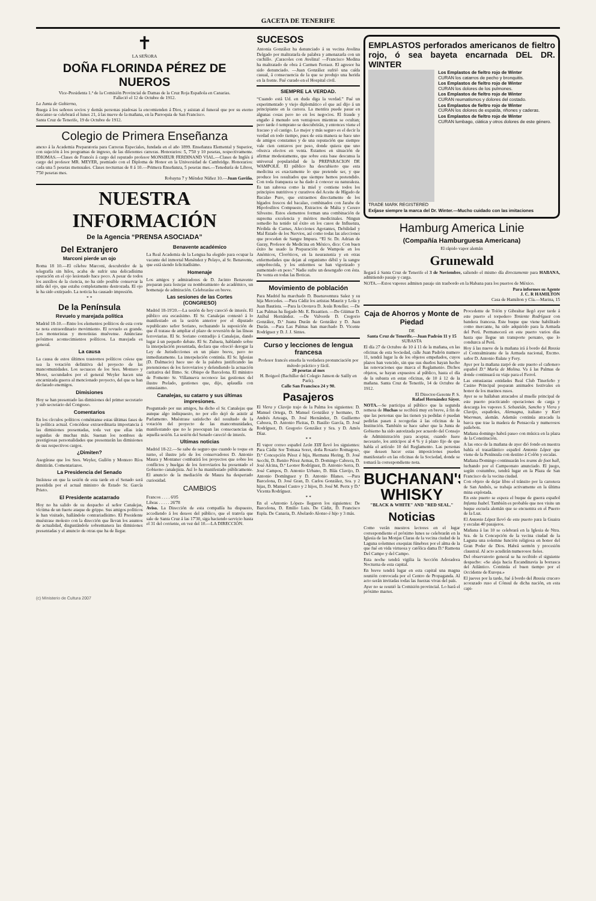GACETA DE TENERIFE
✝
LA SEÑORA
DOÑA FLORINDA PÉREZ DE NUEROS
Vice-Presidenta 1.ª de la Comisión Provincial de Damas de la Cruz Roja Española en Canarias.
Falleció el 12 de Octubre de 1912.
La Junta de Gobierno,
Ruega á los señores socios y demás personas piadosas la encomienden á Dios, y asistan al funeral que por su eterno descanso se celebrará el lunes 21, á las nueve de la mañana, en la Parroquia de San Francisco.
Santa Cruz de Tenerife, 19 de Octubre de 1912.
Colegio de Primera Enseñanza
anexo á la Academia Preparatoria para Carreras Especiales, fundada en el año 1899. Enseñanza Elemental y Superior, con sujeción á los programas de ingreso, de las diferentes carreras. Honorarios: 5, 7'50 y 10 pesetas, respectivamente. IDIOMAS.—Clases de Francés á cargo del reputado profesor MONSIEUR FERDINAND VIAL.—Clases de Inglés á cargo del profesor MR. MEYER, premiado con el Diploma de Honor en la Universidad de Cambridge. Honorarios: cada una 5 pesetas mensuales. Clases nocturnas de 8 á 10.—Primera Enseñanza, 5 pesetas mes.—Teneduría de Libros, 7'50 pesetas mes.
Robayna 7 y Méndez Núñez 10.—Juan Gaviño.
NUESTRA INFORMACIÓN
De la Agencia “PRENSA ASOCIADA”
Del Extranjero
Marconi pierde un ojo
Roma 18 10.—El célebre Marconi, descubridor de la telegrafía sin hilos, acaba de sufrir una delicadísima operación en el ojo lesionado hace poco. A pesar de todos los auxilios de la ciencia, no ha sido posible conservar la niña del ojo, que estaba completamente destrozada. El ojo le ha sido extirpado. La noticia ha causado impresión.
* *
De la Península
Revuelo y marejada política
Madrid 18-10.—Entre los elementos políticos de esta corte se nota extraordinario movimiento. El revuelo es grande. Los monteristas y moretistas muévense. Anúnciase próximos acontecimientos políticos. La marejada es general.
La causa
La causa de estos últimos trastornos políticos créese que sea la votación definitiva del proyecto de las mancomunidades. Los secuaces de los Sres. Montero y Moret, secundados por el general Weyler hacen una encarnizada guerra al mencionado proyecto, del que se han declarado enemigos.
Dimisiones
Hoy se han presentado las dimisiones del primer secretario y sub secretario del Congreso.
Comentarios
En los círculos políticos coméntanse estas últimas fases de la política actual. Concédese extraordinaria importancia á las dimisiones presentadas, toda vez que ellas irán seguidas de muchas más. Suenan los nombres de prestigiosas personalidades que presentarán las dimisiones de sus respectivos cargos.
¿Dimiten?
Asegúrase que los Sres. Weyler, Gullón y Montero Ríos dimitirán. Comentariazos.
La Presidencia del Senado
Insístese en que la sesión de esta tarde en el Senado será presidida por el actual ministro de Estado Sr. García Prieto.
El Presidente acatarrado
Hoy no ha salido de su despacho el señor Canalejas, víctima de un fuerte ataque de grippe. Sus amigos políticos le han visitado, hallándole contrariadísimo. El Presidente muéstrase molesto con la dirección que llevan los asuntos de actualidad, disgustándole sobremanera las dimisiones presentadas y el anuncio de otras que ha de llegar.
Benavente académico
La Real Academia de la Lengua ha elegido para ocupar la vacante del inmortal Menéndez y Pelayo, al Sr. Benavente, que está siendo felicitadísimo.
Homenaje
Los amigos y admiradores de D. Jacinto Benavente preparan para festejar su nombramiento de académico, un homenaje de admiración. Celebraráse en breve.
Las sesiones de las Cortes
(CONGRESO)
Madrid 18-19'20.—La sesión de hoy careció de interés. El público era escasísimo. El Sr. Canalejas contestó á lo manifestado en la sesión anterior por el diputado republicano señor Soriano, rechazando la suposición de que él tratase de ampliar el plazo de reversión de las líneas ferroviarias. El Sr. Soriano contradijo á Canalejas, dando lugar á un pequeño debate. El Sr. Zulueta, hablando sobre la interpelación presentada, declara que ofreció derogar la Ley de Jurisdicciones en un plazo breve, pero no inmediatamente. La interpelación continúa. El Sr. Iglesias (D. Dalmacio) hace uso de la palabra justificando las pretensiones de los ferroviarios y defendiendo la actuación caritativa del Iltmo. Sr. Obispo de Barcelona. El ministro de Fomento Sr. Villanueva reconoce las gestiones del ilustre Prelado, gestiones que, dijo, aplaudía con entusiasmo.
Canalejas, su catarro y sus últimas impresiones.
Preguntado por sus amigos, ha dicho el Sr. Canalejas que aunque algo indispuesto, no por ello dejó de asistir al Parlamento. Muéstrase satisfecho del resultado de la votación del proyecto de las mancomunidades, manifestando que no le preocupan las consecuencias de aquella sesión. La sesión del Senado careció de interés.
Ultimas noticias
Madrid 18-22.—Se sabe de seguro que cuando le toque en turno, el ilustre jefe de los conservadores D. Antonio Maura y Montaner combatirá los proyectos que sobre los conflictos y huelgas de los ferroviarios ha presentado el Gobierno canalejista. Así lo ha manifestado públicamente. El anuncio de la mediación de Maura ha despertado curiosidad.
CAMBIOS
Francos . . . . 6'05
Libras . . . . . 26'78
Aviso. La Dirección de esta compañía ha dispuesto, accediendo á los deseos del público, que el tranvía que sale de Santa Cruz á las 17'30, siga haciendo servicio hasta el 31 del corriente, en vez del 10.—LA DIRECCIÓN.
SUCESOS
Antonia González ha denunciado á su vecina Avelina Delgado por maltratarla de palabra y amenazarla con un cuchillo. ¡Caracoles con Avelina! —Francisco Medina ha maltratado de obra á Carmen Ferraez. El agresor ha sido denunciado. —Juan González sufrió una caída casual, á consecuencia de la que se produjo una herida en la frente. Fué curado en el Hospital civil.
SIEMPRE LA VERDAD.
“Cuando está Ud. en duda diga la verdad.” Fué un experimentado y viejo diplomático el que así dijo á un principiante en la carrera. La mentira puede pasar en algunas cosas pero no en los negocios. El fraude y engaño á menudo son ventajosos mientras se ocultan; pero tarde ó temprano se descubrirán, y entonces viene el fracaso y el castigo. Lo mejor y más seguro es el decir la verdad en todo tiempo, pues de esta manera se hace uno de amigos constantes y de una reputación que siempre vale cien centavos por peso, donde quiera que uno ofrezca efectos en venta. Estamos en situación de afirmar modestamente, que sobre esta base descansa la universal popularidad de la PREPARACION DE WAMPOLE. El público ha descubierto que esta medicina es exactamente lo que pretende ser, y que produce los resultados que siempre hemos pretendido. Con toda franqueza se ha dado á conocer su naturaleza. Es tan sabrosa como la miel y contiene todos los principios nutritivos y curativos del Aceite de Hígado de Bacalao Puro, que extraemos directamente de los hígados frescos del bacalao, combinados con Jarabe de Hipofosfitos Compuesto, Extractos de Malta y Cerezo Silvestre. Estos elementos forman una combinación de suprema excelencia y méritos medicinales. Ningun remedio ha tenido tal éxito en los casos de Influenza, Pérdida de Carnes, Afecciones Agotantes, Debilidad y Mal Estado de los Nervios, así como todas las afecciones que proceden de Sangre Impura. “El Sr. Dr. Adrian de Garay, Profesor de Medicina en México, dice: Con buen éxito he usado la Preparación de Wampole en los Anémicos, Cloróticos, en la neurastenia y en otras enfermedades que dejan al organismo débil y la sangre empobrecida, y los enfermos se han vigorizado y aumentado en peso.” Nadie sufre un desengaño con ésta. De venta en todas las Boticas.
Movimiento de población
Para Madrid ha marchado D. Buenaventura Salez y su hija Mercedes. —Para Cádiz los artistas Mauriz y Lola y Juan Bautista. —Para la Orotava D. Jesús Roteller. —De Las Palmas ha llegado Mr. E. Braattien. —De Güimar D. Aníbal Hernández. —De Valverde D. Cregorio González, D.ª Juana Durán de González y D. Juan Durán. —Para Las Palmas han marchado D. Vicente Rodríguez y D. J. J. Sintes.
Curso y lecciones de lengua francesa
Profesor francés enseña la verdadera pronunciación por método práctico y fácil.
20 pesetas al mes
H. Boigeol (Bachiller del Colegio Janson de Sailly en París).
Calle San Francisco 24 y 90.
Pasajeros
El Viera y Clavijo trajo de la Palma los siguientes: D. Manuel Ortega, D. Manuel González y hermano, D. Andrés Arteaga, D. José Hernández, D. Guillermo Cabrera, D. Antonio Fleitas, D. Basilio García, D. José Rodríguez, D. Gregorio González y Sra. y D. Amós Díaz.
* *
El vapor correo español León XIII llevó los siguientes: Para Cádiz Sor Tomasa Soret, doña Rosario Romagoso, D.ª Concepción Pérez é hija, Hermana Hering, D. José Secchi, D. Benito Pérez Armas, D. Domingo Cabrera, D. José Alcina, D.ª Leonor Rodríguez, D. Antonio Serra, D. José Campos, D. Antonio Urbano, D. Blás Clavijo, D. Antonio Domínguez y D. Antonio Blanes. —Para Barcelona, D. José Gran, D. Carlos González, Sra. y 2 hijas, D. Manuel Castro y 2 hijos, D. José M. Pertx y D.ª Vicenta Rodríguez.
* *
En el «Antonio López» llegaron los siguientes: De Barcelona, D. Emilio Luis. De Cádiz, D. Francisco Espla. De Canaria, D. Abelardo Alonso é hijo y 3 más.
EMPLASTOS perforados americanos de fieltro rojo, ó sea bayeta encarnada DEL DR. WINTER
Los Emplastos de fieltro rojo de Winter
CURAN los catarros de pecho y bronquitis.
Los Emplastos de fieltro rojo de Winter
CURAN los dolores de los pulmones.
Los Emplastos de fieltro rojo de Winter
CURAN reumatismos y dolores del costado.
Los Emplastos de fieltro rojo de Winter
CURAN los dolores de espalda, riñones y caderas.
Los Emplastos de fieltro rojo de Winter
CURAN lumbago, ciática y otros dolores de este género.
TRADE MARK REGISTERED
Exíjase siempre la marca del Dr. Winter.—Mucho cuidado con las imitaciones
Hamburg America Linie
(Compañía Hamburguesa Americana)
El rápido vapor alemán
Grunewald
llegará á Santa Cruz de Tenerife el 3 de Noviembre, saliendo el mismo día directamente para HABANA, admitiendo pasaje y carga.
NOTA.—Estos vapores admiten pasaje sin trasbordo en la Habana para los puertos de México.
Para informes su Agente
J. C. R HAMILTON
Casa de Hamilton y Cía.—Marina, 15
Caja de Ahorros y Monte de Piedad
DE
Santa Cruz de Tenerife.—Juan Padrón 11 y 15
SUBASTA
El día 27 de Octubre de 10 á 11 de la mañana, en las oficinas de esta Sociedad, calle Juan Padrón numero 11, tendrá lugar la de los objetos empeñados, cuyos plazos han vencido, sin que sus dueños hayan hecho las renovaciones que marca el Reglamento. Dichos objetos, se hayan expuestos al público, hasta el día de la subasta en estas oficinas, de 10 á 12 de la mañana. Santa Cruz de Tenerife, 14 de Octubre de 1912.
El Director-Gerente P. S.
Rafael Hernández Sáyer.
NOTA.—Se participa al público que la segunda remesa de Huchas se recibirá muy en breve, á fin de que las personas que las tienen ya pedidas ó puedan pedirlas pasen á recogerlas á las oficinas de la Institución. También se hace saber que la Junta de Gobierno ha sido autorizada por acuerdo del Consejo de Administración para aceptar, cuando fuere necesario, los anticipos al 4 % y á plazo fijo de que habla el artículo 10 del Reglamento. Las personas que deseen hacer estas imposiciones pueden manifestarlo en las oficinas de la Sociedad, donde se tomará la correspondiente nota.
BUCHANAN'S WHISKY
"BLACK & WHITE" AND "RED SEAL."
Noticias
Como verán nuestros lectores en el lugar correspondiente el próximo lunes se celebrarán en la Iglesia de las Monjas Claras de la vecina ciudad de la Laguna solemnes exequias fúnebres por el alma de la que fué en vida virtuosa y católica dama D.ª Ramona Del Campo y del Campo.
Esta noche tendrá vigilia la Sección Adoradora Nocturna de esta capital.
En breve tendrá lugar en esta capital una magna reunión convocada por el Centro de Propaganda. Al acto serán invitadas todas las fuerzas vivas del país.
Ayer no se reunió la Comisión provincial. Lo hará el próximo martes.
Procedente de Tolón y Gibraltar llegó ayer tarde á este puerto el torpedero Teniente Rodríguez con bandera francesa. Este buque que viene habilitado como mercante, ha sido adquirido para la Armada del Perú. Permanecerá en este puerto varios días hasta que llegue un transporte peruano, que lo conduzca al Perú.
Hoy á las nueve de la mañana irá á bordo del Rossia el Contralmirante de la Armada nacional, Excmo. señor D. Antonio Eulate y Fery.
Ayer por la mañana zarpó de este puerto el cañonero español D.ª María de Molina. Va á las Palmas de donde continuará su viaje para el Ferrol.
Las entusiastas entidades Real Club Tinerfeño y Casino Principal preparan animados festivales en honor de los marinos rusos.
Ayer se se hallaban atracados al muelle principal de este puerto practicando operaciones de carga y descarga los vapores S. Sebastián, Sancho y Viera y Clavijo, españoles, Alemagna, italiano y Kurt Woerman, alemán. Además continúa atracada la barca que trae la madera de Pensacola y numerosos pailebots.
Mañana domingo habrá paseo con música en la plaza de la Constitución.
A las once de la mañana de ayer dió fondo en nuestra bahía el trasatlántico español Antonio López que viene de la Península con destino á Colón y escalas.
Mañana Domingo continuarán los teams de foot ball, luchando por el Campeonato anunciado. El juego, según costumbre, tendrá lugar en la Plaza de San Francisco de la vecina ciudad.
Con objeto de dejar libre el tránsito por la carretera de San Andrés, se trabaja activamente en la última mina explotada.
En este puerto se espera el buque de guerra español Infanta Isabel. También es probable que nos visite un buque escuela alemán que se encuentra en el Puerto de la Luz.
El Antonio López llevó de este puerto para la Guaira y escalas 40 pasajeros.
Mañana á las 10 se celebrará en la Iglesia de Ntra. Sra. de la Concepción de la vecina ciudad de la Laguna una solemne función religiosa en honor del Gran Poder de Dios. Habrá sermón y procesión claustral. Al acto acudirán numerosos fieles.
Del observatorio general se ha recibido el siguiente despacho: «Se aleja hacia Escandinavia la borrasca del Atlántico. Continúa el buen tiempo por el Occidente de Europa.»
El jueves por la tarde, fué á bordo del Rossia crucero acorazado ruso el Cónsul de dicha nación, en esta capi-
(c) Ministerio de Cultura 2007